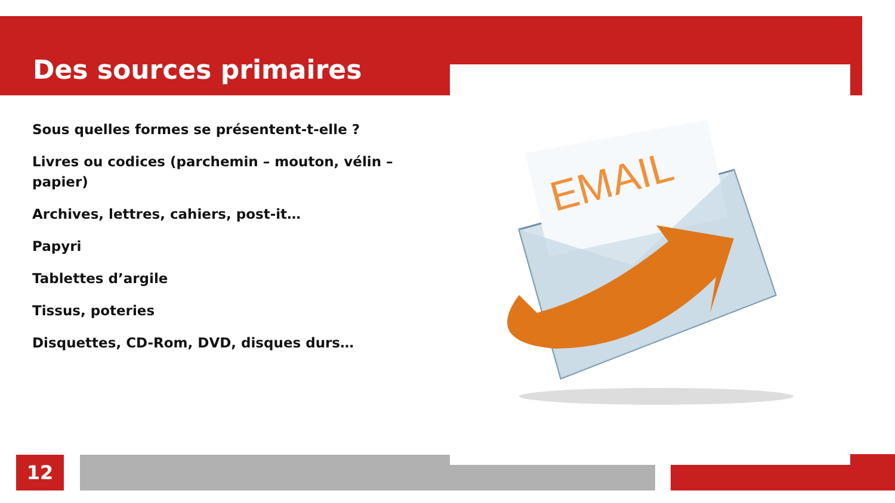Des sources primaires
Sous quelles formes se présentent-t-elle ?
Livres ou codices (parchemin – mouton, vélin – papier)
Archives, lettres, cahiers, post-it…
Papyri
Tablettes d’argile
Tissus, poteries
Disquettes, CD-Rom, DVD, disques durs…
EMAIL
12